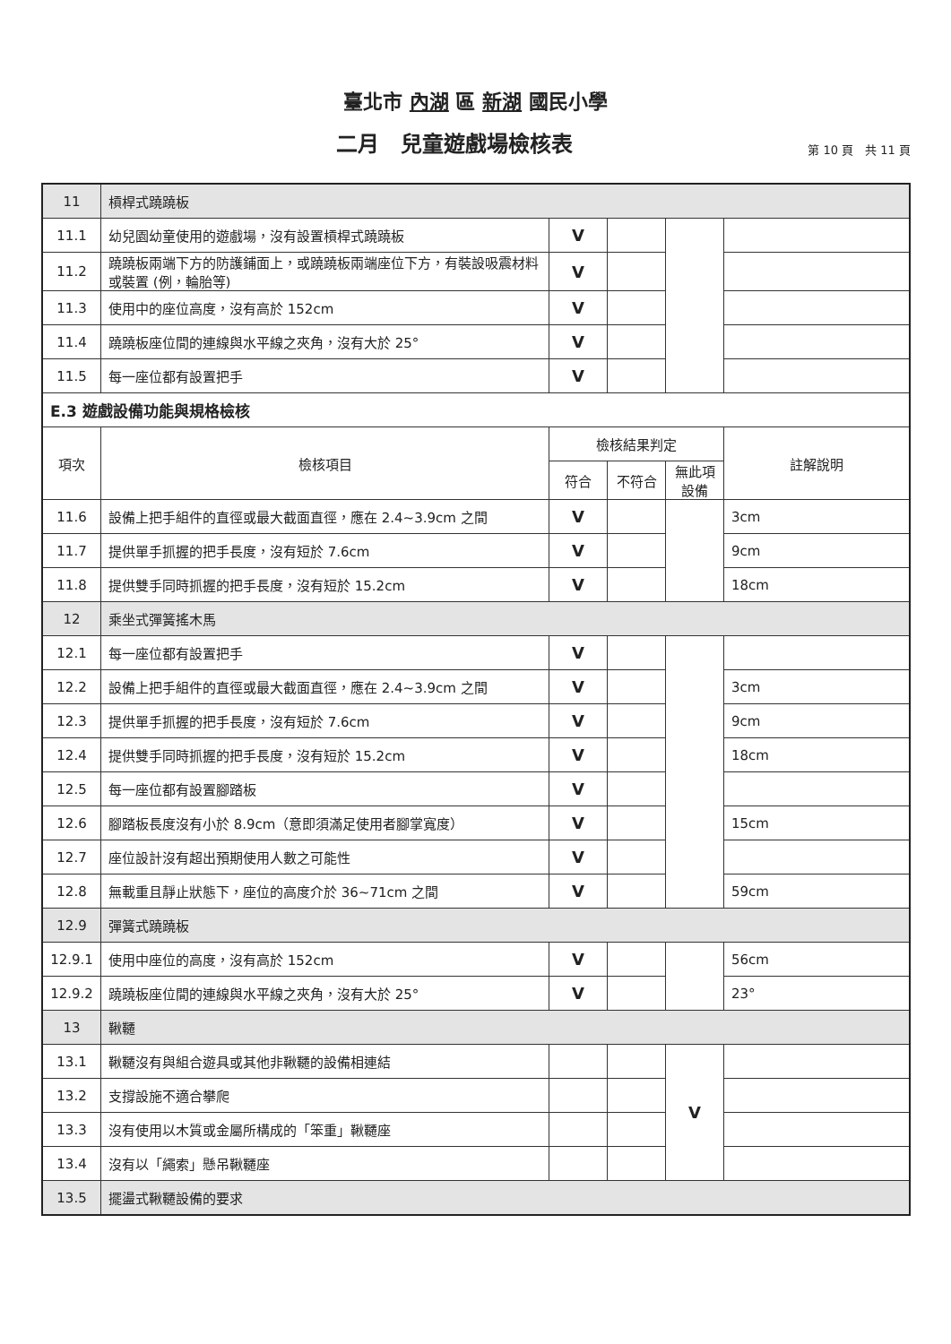臺北市 內湖 區 新湖 國民小學
二月　兒童遊戲場檢核表
第 10 頁　共 11 頁
| 11 | 槓桿式蹺蹺板 | | | | |
| 11.1 | 幼兒園幼童使用的遊戲場，沒有設置槓桿式蹺蹺板 | V | | | |
| 11.2 | 蹺蹺板兩端下方的防護鋪面上，或蹺蹺板兩端座位下方，有裝設吸震材料或裝置 (例，輪胎等) | V | | | |
| 11.3 | 使用中的座位高度，沒有高於 152cm | V | | | |
| 11.4 | 蹺蹺板座位間的連線與水平線之夾角，沒有大於 25° | V | | | |
| 11.5 | 每一座位都有設置把手 | V | | | |
| E.3 遊戲設備功能與規格檢核 | | | | | |
| 項次 | 檢核項目 | 檢核結果判定 | | | 註解說明 |
| | | 符合 | 不符合 | 無此項 設備 | |
| 11.6 | 設備上把手組件的直徑或最大截面直徑，應在 2.4~3.9cm 之間 | V | | | 3cm |
| 11.7 | 提供單手抓握的把手長度，沒有短於 7.6cm | V | | | 9cm |
| 11.8 | 提供雙手同時抓握的把手長度，沒有短於 15.2cm | V | | | 18cm |
| 12 | 乘坐式彈簧搖木馬 | | | | |
| 12.1 | 每一座位都有設置把手 | V | | | |
| 12.2 | 設備上把手組件的直徑或最大截面直徑，應在 2.4~3.9cm 之間 | V | | | 3cm |
| 12.3 | 提供單手抓握的把手長度，沒有短於 7.6cm | V | | | 9cm |
| 12.4 | 提供雙手同時抓握的把手長度，沒有短於 15.2cm | V | | | 18cm |
| 12.5 | 每一座位都有設置腳踏板 | V | | | |
| 12.6 | 腳踏板長度沒有小於 8.9cm（意即須滿足使用者腳掌寬度） | V | | | 15cm |
| 12.7 | 座位設計沒有超出預期使用人數之可能性 | V | | | |
| 12.8 | 無載重且靜止狀態下，座位的高度介於 36~71cm 之間 | V | | | 59cm |
| 12.9 | 彈簧式蹺蹺板 | | | | |
| 12.9.1 | 使用中座位的高度，沒有高於 152cm | V | | | 56cm |
| 12.9.2 | 蹺蹺板座位間的連線與水平線之夾角，沒有大於 25° | V | | | 23° |
| 13 | 鞦韆 | | | | |
| 13.1 | 鞦韆沒有與組合遊具或其他非鞦韆的設備相連結 | | | V | |
| 13.2 | 支撐設施不適合攀爬 | | | | |
| 13.3 | 沒有使用以木質或金屬所構成的「笨重」鞦韆座 | | | | |
| 13.4 | 沒有以「繩索」懸吊鞦韆座 | | | | |
| 13.5 | 擺盪式鞦韆設備的要求 | | | | |